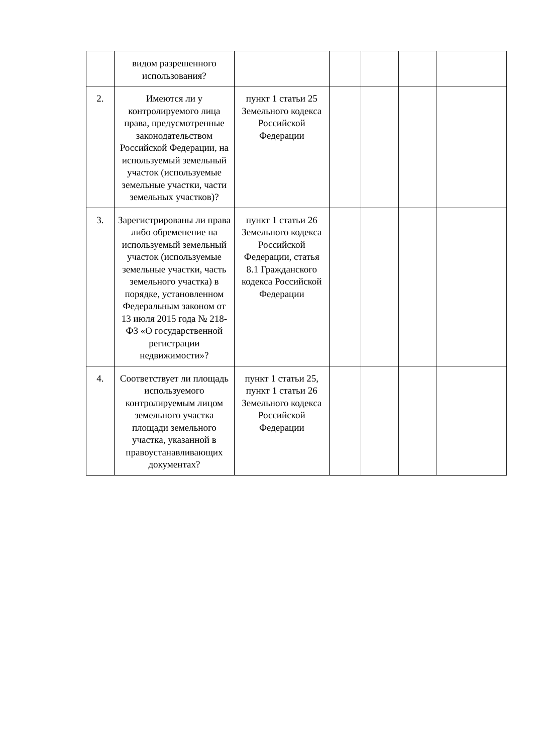| | видом разрешенного использования? | | | | | |
| 2. | Имеются ли у контролируемого лица права, предусмотренные законодательством Российской Федерации, на используемый земельный участок (используемые земельные участки, части земельных участков)? | пункт 1 статьи 25 Земельного кодекса Российской Федерации | | | | |
| 3. | Зарегистрированы ли права либо обременение на используемый земельный участок (используемые земельные участки, часть земельного участка) в порядке, установленном Федеральным законом от 13 июля 2015 года № 218-ФЗ «О государственной регистрации недвижимости»? | пункт 1 статьи 26 Земельного кодекса Российской Федерации, статья 8.1 Гражданского кодекса Российской Федерации | | | | |
| 4. | Соответствует ли площадь используемого контролируемым лицом земельного участка площади земельного участка, указанной в правоустанавливающих документах? | пункт 1 статьи 25, пункт 1 статьи 26 Земельного кодекса Российской Федерации | | | | |